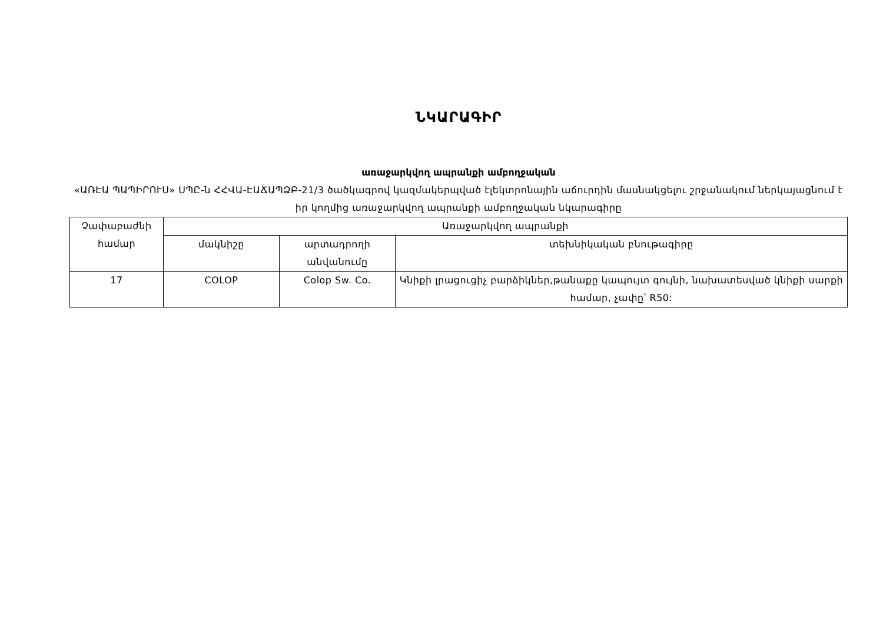ՆԿԱՐԱԳԻՐ
առաջարկվող ապրանքի ամբողջական
«ԱՌԷԱ ՊԱՊԻՐՈՒՍ» ՍՊԸ-ն ՀՀՎԱ-ԷԱՃԱՊՁԲ-21/3 ծածկագրով կազմակերպված էլեկտրոնային աճուրդին մասնակցելու շրջանակում ներկայացնում է իր կողմից առաջարկվող ապրանքի ամբողջական նկարագիրը
| Չափաբաժնի համար | Առաջարկվող ապրանքի | | |
| --- | --- | --- | --- |
| | մակնիշը | արտադրողի անվանումը | տեխնիկական բնութագիրը |
| 17 | COLOP | Colop Sw. Co. | Կնիքի լրացուցիչ բարձիկներ,թանաքը կապույտ գույնի, նախատեսված կնիքի սարքի համար, չափը՝ R50: |